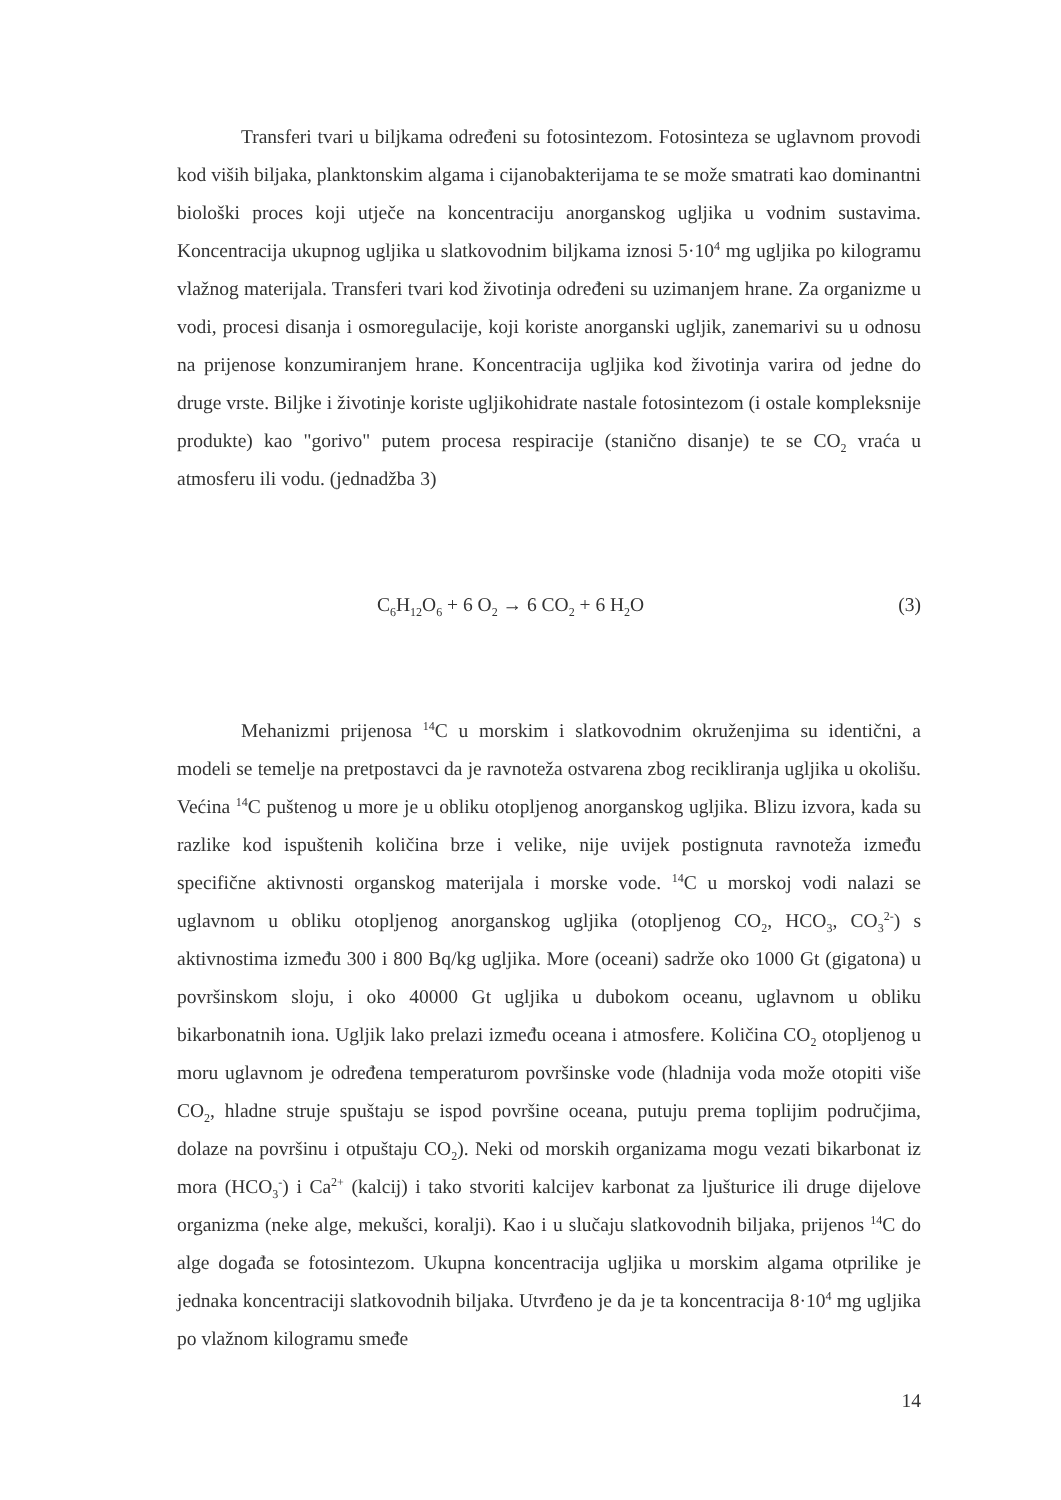Transferi tvari u biljkama određeni su fotosintezom. Fotosinteza se uglavnom provodi kod viših biljaka, planktonskim algama i cijanobakterijama te se može smatrati kao dominantni biološki proces koji utječe na koncentraciju anorganskog ugljika u vodnim sustavima. Koncentracija ukupnog ugljika u slatkovodnim biljkama iznosi 5·10<sup>4</sup> mg ugljika po kilogramu vlažnog materijala. Transferi tvari kod životinja određeni su uzimanjem hrane. Za organizme u vodi, procesi disanja i osmoregulacije, koji koriste anorganski ugljik, zanemarivi su u odnosu na prijenose konzumiranjem hrane. Koncentracija ugljika kod životinja varira od jedne do druge vrste. Biljke i životinje koriste ugljikohidrate nastale fotosintezom (i ostale kompleksnije produkte) kao "gorivo" putem procesa respiracije (stanično disanje) te se CO<sub>2</sub> vraća u atmosferu ili vodu. (jednadžba 3)
C<sub>6</sub>H<sub>12</sub>O<sub>6</sub> + 6 O<sub>2</sub> → 6 CO<sub>2</sub> + 6 H<sub>2</sub>O (3)
Mehanizmi prijenosa <sup>14</sup>C u morskim i slatkovodnim okruženjima su identični, a modeli se temelje na pretpostavci da je ravnoteža ostvarena zbog recikliranja ugljika u okolišu. Većina <sup>14</sup>C puštenog u more je u obliku otopljenog anorganskog ugljika. Blizu izvora, kada su razlike kod ispuštenih količina brze i velike, nije uvijek postignuta ravnoteža između specifične aktivnosti organskog materijala i morske vode. <sup>14</sup>C u morskoj vodi nalazi se uglavnom u obliku otopljenog anorganskog ugljika (otopljenog CO<sub>2</sub>, HCO<sub>3</sub>, CO<sub>3</sub><sup>2-</sup>) s aktivnostima između 300 i 800 Bq/kg ugljika. More (oceani) sadrže oko 1000 Gt (gigatona) u površinskom sloju, i oko 40000 Gt ugljika u dubokom oceanu, uglavnom u obliku bikarbonatnih iona. Ugljik lako prelazi između oceana i atmosfere. Količina CO<sub>2</sub> otopljenog u moru uglavnom je određena temperaturom površinske vode (hladnija voda može otopiti više CO<sub>2</sub>, hladne struje spuštaju se ispod površine oceana, putuju prema toplijim područjima, dolaze na površinu i otpuštaju CO<sub>2</sub>). Neki od morskih organizama mogu vezati bikarbonat iz mora (HCO<sub>3</sub><sup>-</sup>) i Ca<sup>2+</sup> (kalcij) i tako stvoriti kalcijev karbonat za ljušturice ili druge dijelove organizma (neke alge, mekušci, koralji). Kao i u slučaju slatkovodnih biljaka, prijenos <sup>14</sup>C do alge događa se fotosintezom. Ukupna koncentracija ugljika u morskim algama otprilike je jednaka koncentraciji slatkovodnih biljaka. Utvrđeno je da je ta koncentracija 8·10<sup>4</sup> mg ugljika po vlažnom kilogramu smeđe
14